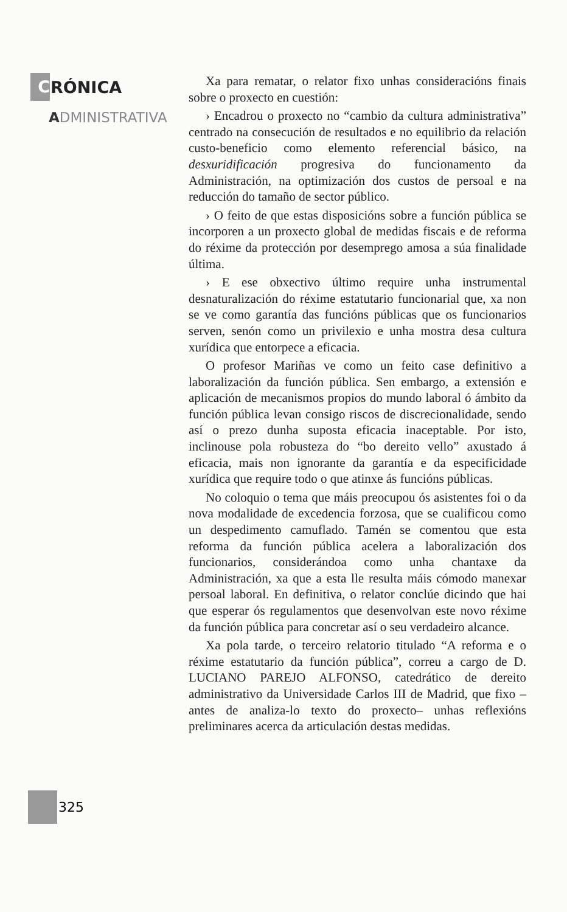C RÓNICA
ADMINISTRATIVA
Xa para rematar, o relator fixo unhas consideracións finais sobre o proxecto en cuestión:
› Encadrou o proxecto no “cambio da cultura administrativa” centrado na consecución de resultados e no equilibrio da relación custo-beneficio como elemento referencial básico, na desxuridificación progresiva do funcionamento da Administración, na optimización dos custos de persoal e na reducción do tamaño de sector público.
› O feito de que estas disposicións sobre a función pública se incorporen a un proxecto global de medidas fiscais e de reforma do réxime da protección por desemprego amosa a súa finalidade última.
› E ese obxectivo último require unha instrumental desnaturalización do réxime estatutario funcionarial que, xa non se ve como garantía das funcións públicas que os funcionarios serven, senón como un privilexio e unha mostra desa cultura xurídica que entorpece a eficacia.
O profesor Mariñas ve como un feito case definitivo a laboralización da función pública. Sen embargo, a extensión e aplicación de mecanismos propios do mundo laboral ó ámbito da función pública levan consigo riscos de discrecionalidade, sendo así o prezo dunha suposta eficacia inaceptable. Por isto, inclinouse pola robusteza do “bo dereito vello” axustado á eficacia, mais non ignorante da garantía e da especificidade xurídica que require todo o que atinxe ás funcións públicas.
No coloquio o tema que máis preocupou ós asistentes foi o da nova modalidade de excedencia forzosa, que se cualificou como un despedimento camuflado. Tamén se comentou que esta reforma da función pública acelera a laboralización dos funcionarios, considerándoa como unha chantaxe da Administración, xa que a esta lle resulta máis cómodo manexar persoal laboral. En definitiva, o relator conclúe dicindo que hai que esperar ós regulamentos que desenvolvan este novo réxime da función pública para concretar así o seu verdadeiro alcance.
Xa pola tarde, o terceiro relatorio titulado “A reforma e o réxime estatutario da función pública”, correu a cargo de D. LUCIANO PAREJO ALFONSO, catedrático de dereito administrativo da Universidade Carlos III de Madrid, que fixo –antes de analiza-lo texto do proxecto– unhas reflexións preliminares acerca da articulación destas medidas.
325